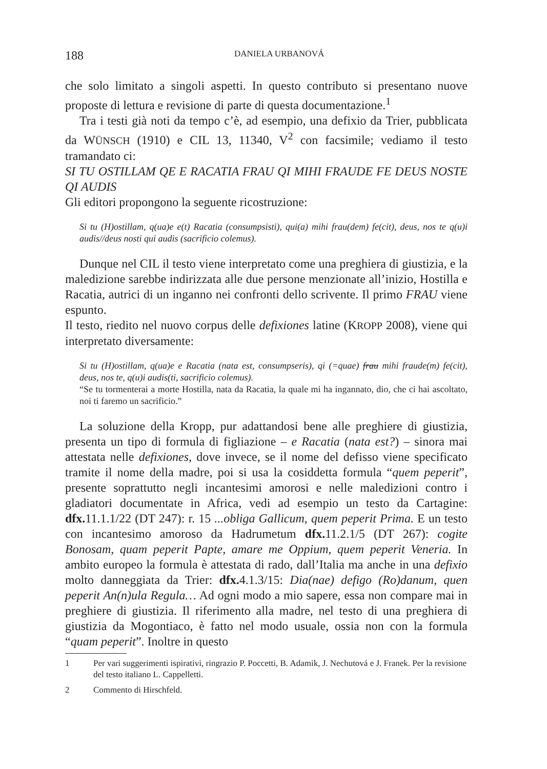188 DANIELA URBANOVÁ
che solo limitato a singoli aspetti. In questo contributo si presentano nuove proposte di lettura e revisione di parte di questa documentazione.<sup>1</sup>
Tra i testi già noti da tempo c’è, ad esempio, una defixio da Trier, pubblicata da WÜNSCH (1910) e CIL 13, 11340, V<sup>2</sup> con facsimile; vediamo il testo tramandato ci:
SI TU OSTILLAM QE E RACATIA FRAU QI MIHI FRAUDE FE DEUS NOSTE QI AUDIS
Gli editori propongono la seguente ricostruzione:
Si tu (H)ostillam, q(ua)e e(t) Racatia (consumpsisti), qui(a) mihi frau(dem) fe(cit), deus, nos te q(u)i audis//deus nosti qui audis (sacrificio colemus).
Dunque nel CIL il testo viene interpretato come una preghiera di giustizia, e la maledizione sarebbe indirizzata alle due persone menzionate all’inizio, Hostilla e Racatia, autrici di un inganno nei confronti dello scrivente. Il primo FRAU viene espunto.
Il testo, riedito nel nuovo corpus delle defixiones latine (KROPP 2008), viene qui interpretato diversamente:
Si tu (H)ostillam, q(ua)e e Racatia (nata est, consumpseris), qi (=quae) frau mihi fraude(m) fe(cit), deus, nos te, q(u)i audis(ti, sacrificio colemus).
“Se tu tormenterai a morte Hostilla, nata da Racatia, la quale mi ha ingannato, dio, che ci hai ascoltato, noi ti faremo un sacrificio.”
La soluzione della Kropp, pur adattandosi bene alle preghiere di giustizia, presenta un tipo di formula di figliazione – e Racatia (nata est?) – sinora mai attestata nelle defixiones, dove invece, se il nome del defisso viene specificato tramite il nome della madre, poi si usa la cosiddetta formula “quem peperit”, presente soprattutto negli incantesimi amorosi e nelle maledizioni contro i gladiatori documentate in Africa, vedi ad esempio un testo da Cartagine: dfx. 11.1.1/22 (DT 247): r. 15 ...obliga Gallicum, quem peperit Prima. E un testo con incantesimo amoroso da Hadrumetum dfx. 11.2.1/5 (DT 267): cogite Bonosam, quam peperit Papte, amare me Oppium, quem peperit Veneria. In ambito europeo la formula è attestata di rado, dall’Italia ma anche in una defixio molto danneggiata da Trier: dfx. 4.1.3/15: Dia(nae) defigo (Ro)danum, quen peperit An(n)ula Regula… Ad ogni modo a mio sapere, essa non compare mai in preghiere di giustizia. Il riferimento alla madre, nel testo di una preghiera di giustizia da Mogontiaco, è fatto nel modo usuale, ossia non con la formula “quam peperit”. Inoltre in questo
1 Per vari suggerimenti ispirativi, ringrazio P. Poccetti, B. Adamik, J. Nechutová e J. Franek. Per la revisione del testo italiano L. Cappelletti.
2 Commento di Hirschfeld.